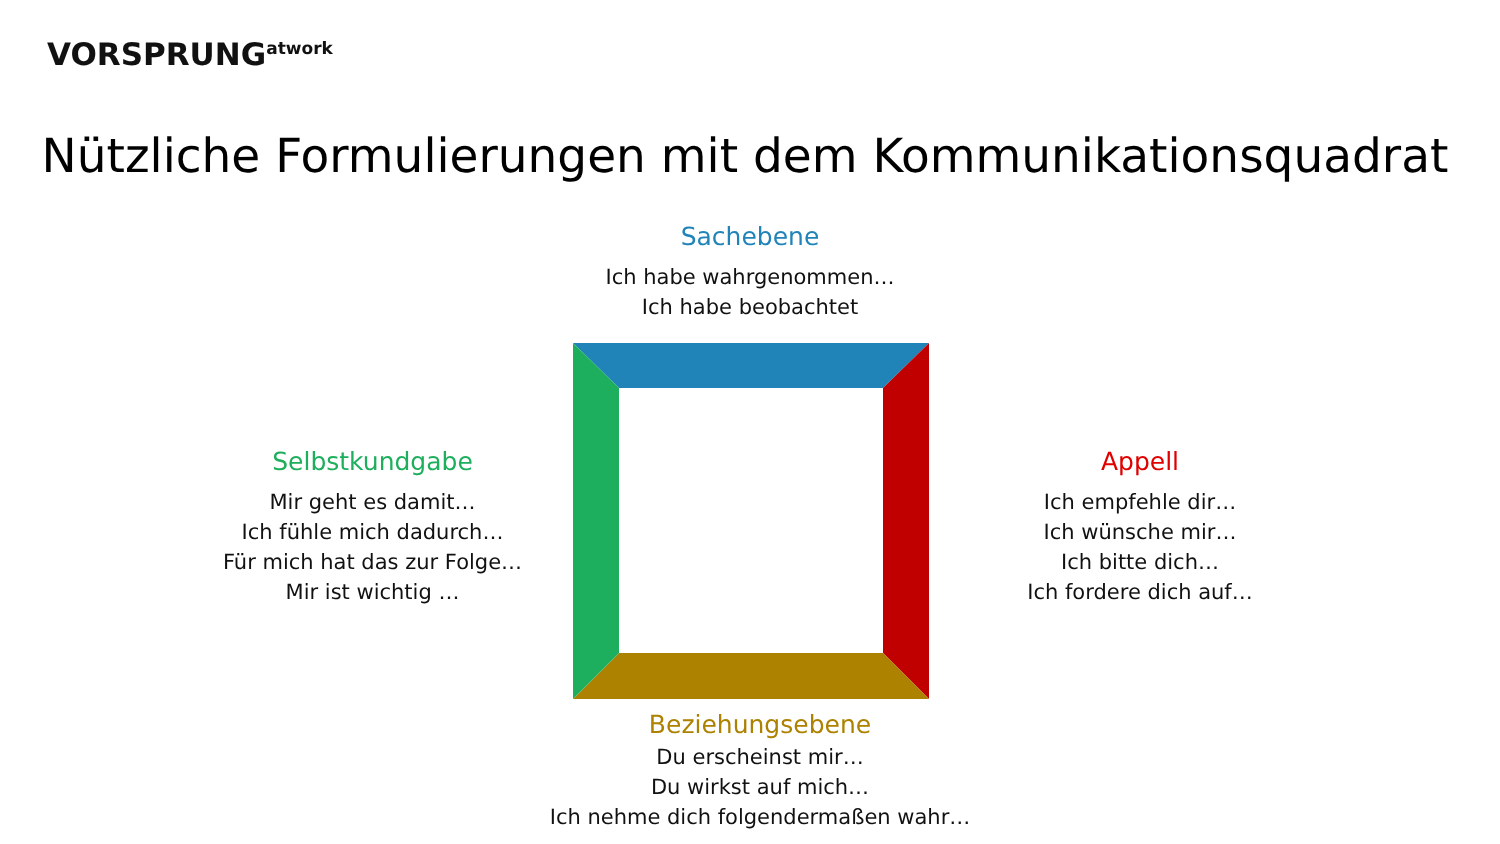VORSPRUNG<sup>atwork</sup>
Nützliche Formulierungen mit dem Kommunikationsquadrat
Sachebene
Ich habe wahrgenommen…
Ich habe beobachtet
Selbstkundgabe
Mir geht es damit…
Ich fühle mich dadurch…
Für mich hat das zur Folge…
Mir ist wichtig …
Appell
Ich empfehle dir…
Ich wünsche mir…
Ich bitte dich…
Ich fordere dich auf…
Beziehungsebene
Du erscheinst mir…
Du wirkst auf mich…
Ich nehme dich folgendermaßen wahr…